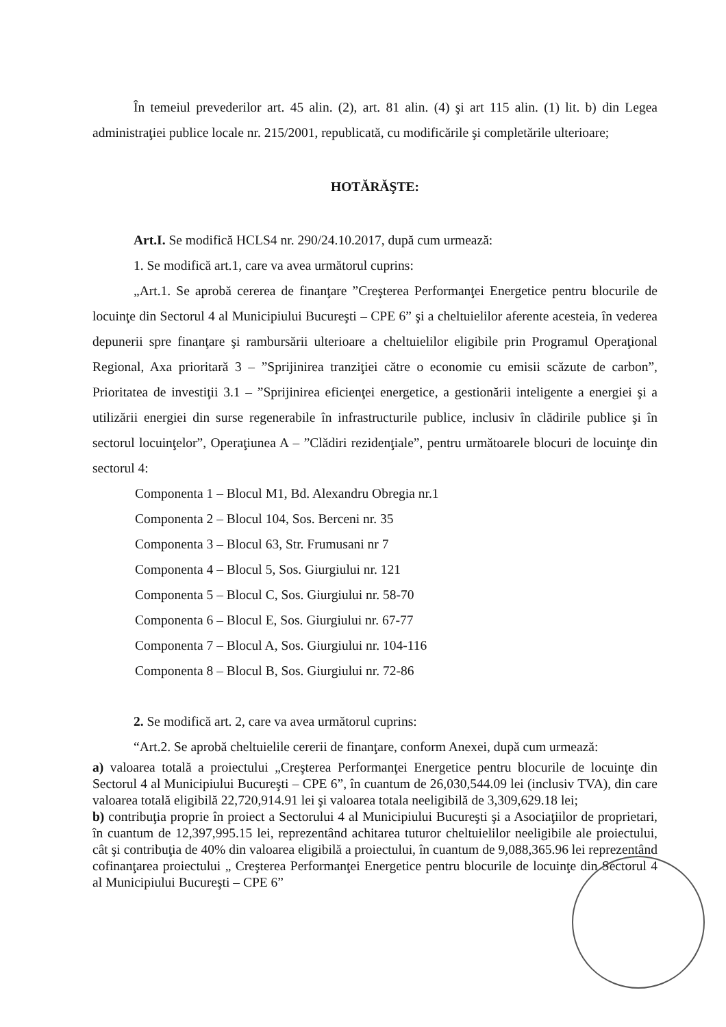În temeiul prevederilor art. 45 alin. (2), art. 81 alin. (4) şi art 115 alin. (1) lit. b) din Legea administraţiei publice locale nr. 215/2001, republicată, cu modificările şi completările ulterioare;
HOTĂRĂŞTE:
Art.I. Se modifică HCLS4 nr. 290/24.10.2017, după cum urmează:
1. Se modifică art.1, care va avea următorul cuprins:
„Art.1. Se aprobă cererea de finanţare ”Creşterea Performanţei Energetice pentru blocurile de locuinţe din Sectorul 4 al Municipiului Bucureşti – CPE 6” şi a cheltuielilor aferente acesteia, în vederea depunerii spre finanţare şi rambursării ulterioare a cheltuielilor eligibile prin Programul Operaţional Regional, Axa prioritară 3 – ”Sprijinirea tranziţiei către o economie cu emisii scăzute de carbon”, Prioritatea de investiţii 3.1 – ”Sprijinirea eficienţei energetice, a gestionării inteligente a energiei şi a utilizării energiei din surse regenerabile în infrastructurile publice, inclusiv în clădirile publice şi în sectorul locuinţelor”, Operaţiunea A – ”Clădiri rezidenţiale”, pentru următoarele blocuri de locuinţe din sectorul 4:
Componenta 1 – Blocul M1, Bd. Alexandru Obregia nr.1
Componenta 2 – Blocul 104, Sos. Berceni nr. 35
Componenta 3 – Blocul 63, Str. Frumusani nr 7
Componenta 4 – Blocul 5, Sos. Giurgiului nr. 121
Componenta 5 – Blocul C, Sos. Giurgiului nr. 58-70
Componenta 6 – Blocul E, Sos. Giurgiului nr. 67-77
Componenta 7 – Blocul A, Sos. Giurgiului nr. 104-116
Componenta 8 – Blocul B, Sos. Giurgiului nr. 72-86
2. Se modifică art. 2, care va avea următorul cuprins:
“Art.2. Se aprobă cheltuielile cererii de finanţare, conform Anexei, după cum urmează:
a) valoarea totală a proiectului „Creşterea Performanţei Energetice pentru blocurile de locuinţe din Sectorul 4 al Municipiului Bucureşti – CPE 6”, în cuantum de 26,030,544.09 lei (inclusiv TVA), din care valoarea totală eligibilă 22,720,914.91 lei şi valoarea totala neeligibilă de 3,309,629.18 lei;
b) contribuţia proprie în proiect a Sectorului 4 al Municipiului Bucureşti şi a Asociaţiilor de proprietari, în cuantum de 12,397,995.15 lei, reprezentând achitarea tuturor cheltuielilor neeligibile ale proiectului, cât şi contribuţia de 40% din valoarea eligibilă a proiectului, în cuantum de 9,088,365.96 lei reprezentând cofinanţarea proiectului „ Creşterea Performanţei Energetice pentru blocurile de locuinţe din Sectorul 4 al Municipiului Bucureşti – CPE 6”